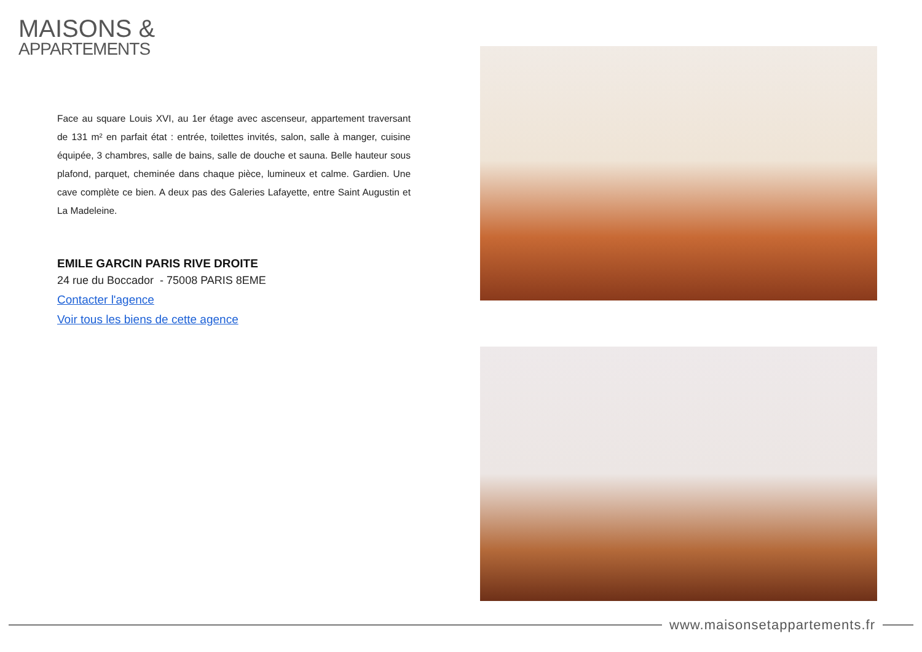MAISONS &
APPARTEMENTS
Face au square Louis XVI, au 1er étage avec ascenseur, appartement traversant de 131 m² en parfait état : entrée, toilettes invités, salon, salle à manger, cuisine équipée, 3 chambres, salle de bains, salle de douche et sauna. Belle hauteur sous plafond, parquet, cheminée dans chaque pièce, lumineux et calme. Gardien. Une cave complète ce bien. A deux pas des Galeries Lafayette, entre Saint Augustin et La Madeleine.
EMILE GARCIN PARIS RIVE DROITE
24 rue du Boccador - 75008 PARIS 8EME
Contacter l'agence
Voir tous les biens de cette agence
www.maisonsetappartements.fr